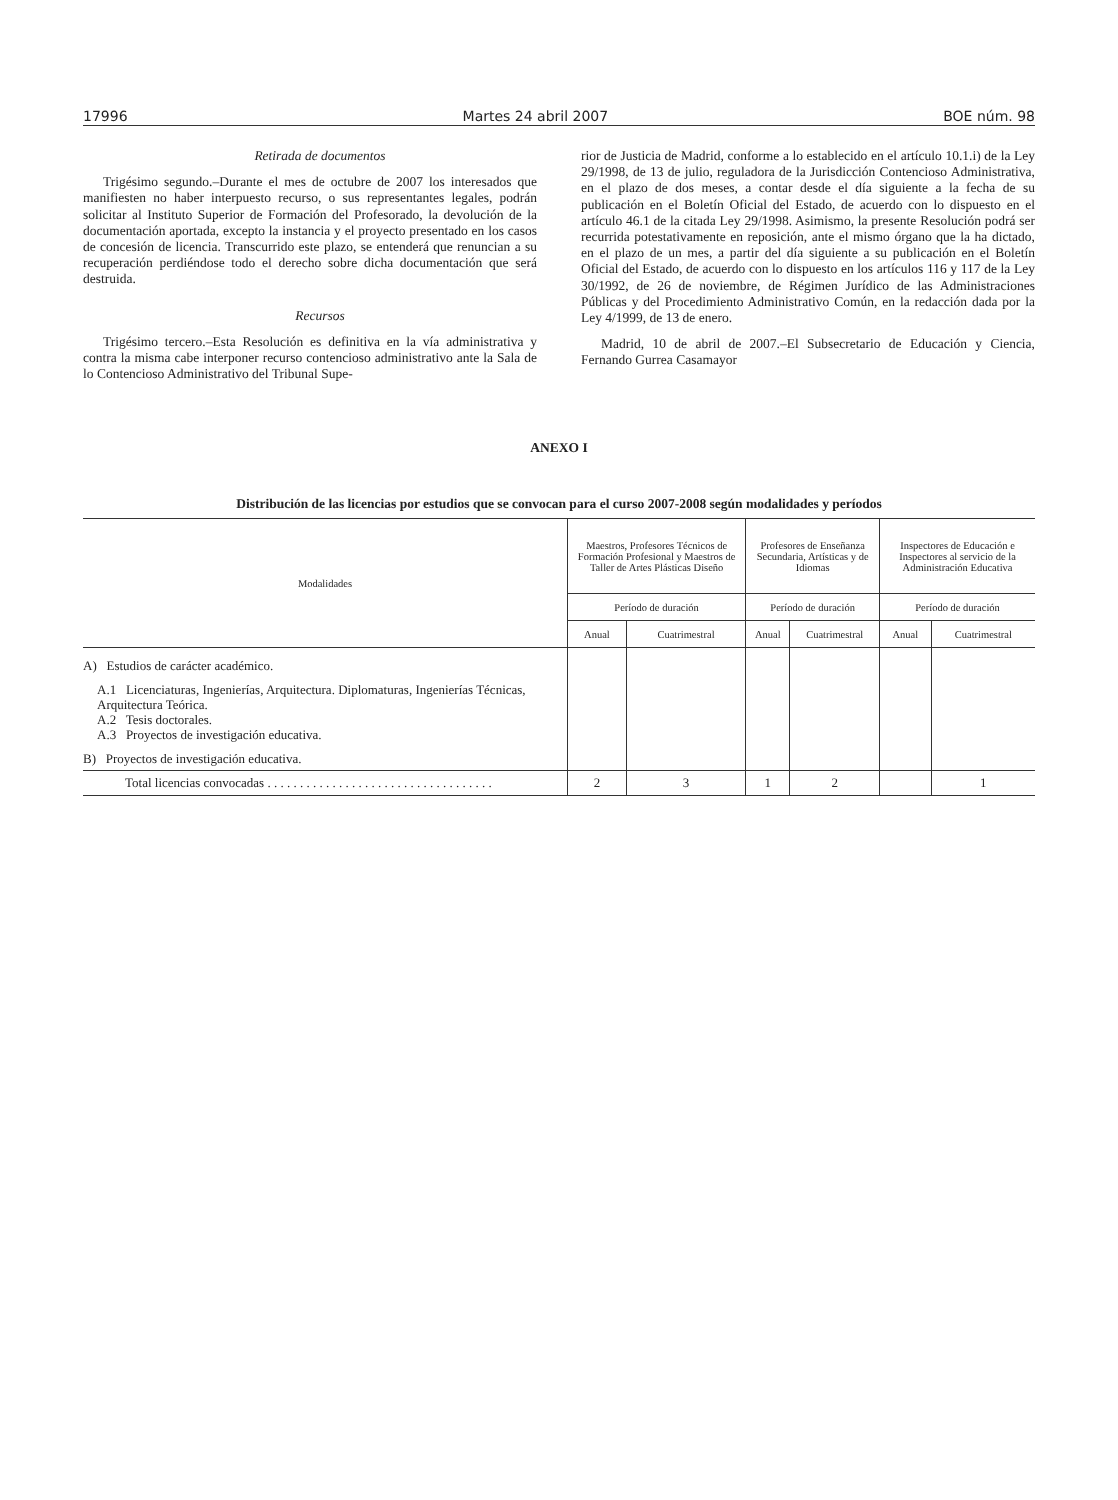17996 Martes 24 abril 2007 BOE núm. 98
Retirada de documentos
Trigésimo segundo.–Durante el mes de octubre de 2007 los interesados que manifiesten no haber interpuesto recurso, o sus representantes legales, podrán solicitar al Instituto Superior de Formación del Profesorado, la devolución de la documentación aportada, excepto la instancia y el proyecto presentado en los casos de concesión de licencia. Transcurrido este plazo, se entenderá que renuncian a su recuperación perdiéndose todo el derecho sobre dicha documentación que será destruida.
Recursos
Trigésimo tercero.–Esta Resolución es definitiva en la vía administrativa y contra la misma cabe interponer recurso contencioso administrativo ante la Sala de lo Contencioso Administrativo del Tribunal Supe-
rior de Justicia de Madrid, conforme a lo establecido en el artículo 10.1.i) de la Ley 29/1998, de 13 de julio, reguladora de la Jurisdicción Contencioso Administrativa, en el plazo de dos meses, a contar desde el día siguiente a la fecha de su publicación en el Boletín Oficial del Estado, de acuerdo con lo dispuesto en el artículo 46.1 de la citada Ley 29/1998. Asimismo, la presente Resolución podrá ser recurrida potestativamente en reposición, ante el mismo órgano que la ha dictado, en el plazo de un mes, a partir del día siguiente a su publicación en el Boletín Oficial del Estado, de acuerdo con lo dispuesto en los artículos 116 y 117 de la Ley 30/1992, de 26 de noviembre, de Régimen Jurídico de las Administraciones Públicas y del Procedimiento Administrativo Común, en la redacción dada por la Ley 4/1999, de 13 de enero.
Madrid, 10 de abril de 2007.–El Subsecretario de Educación y Ciencia, Fernando Gurrea Casamayor
ANEXO I
Distribución de las licencias por estudios que se convocan para el curso 2007-2008 según modalidades y períodos
| Modalidades | Maestros, Profesores Técnicos de Formación Profesional y Maestros de Taller de Artes Plásticas Diseño | | Profesores de Enseñanza Secundaria, Artísticas y de Idiomas | | Inspectores de Educación e Inspectores al servicio de la Administración Educativa | |
| --- | --- | --- | --- | --- | --- | --- |
| | Período de duración | | Período de duración | | Período de duración | |
| | Anual | Cuatrimestral | Anual | Cuatrimestral | Anual | Cuatrimestral |
| A) Estudios de carácter académico. A.1 Licenciaturas, Ingenierías, Arquitectura. Diplomaturas, Ingenierías Técnicas, Arquitectura Teórica. A.2 Tesis doctorales. A.3 Proyectos de investigación educativa. B) Proyectos de investigación educativa. | | | | | | |
| Total licencias convocadas . . . . . . . . . . . . . . . . . . . . . . . . . . . . . . . . . . . | 2 | 3 | 1 | 2 | | 1 |